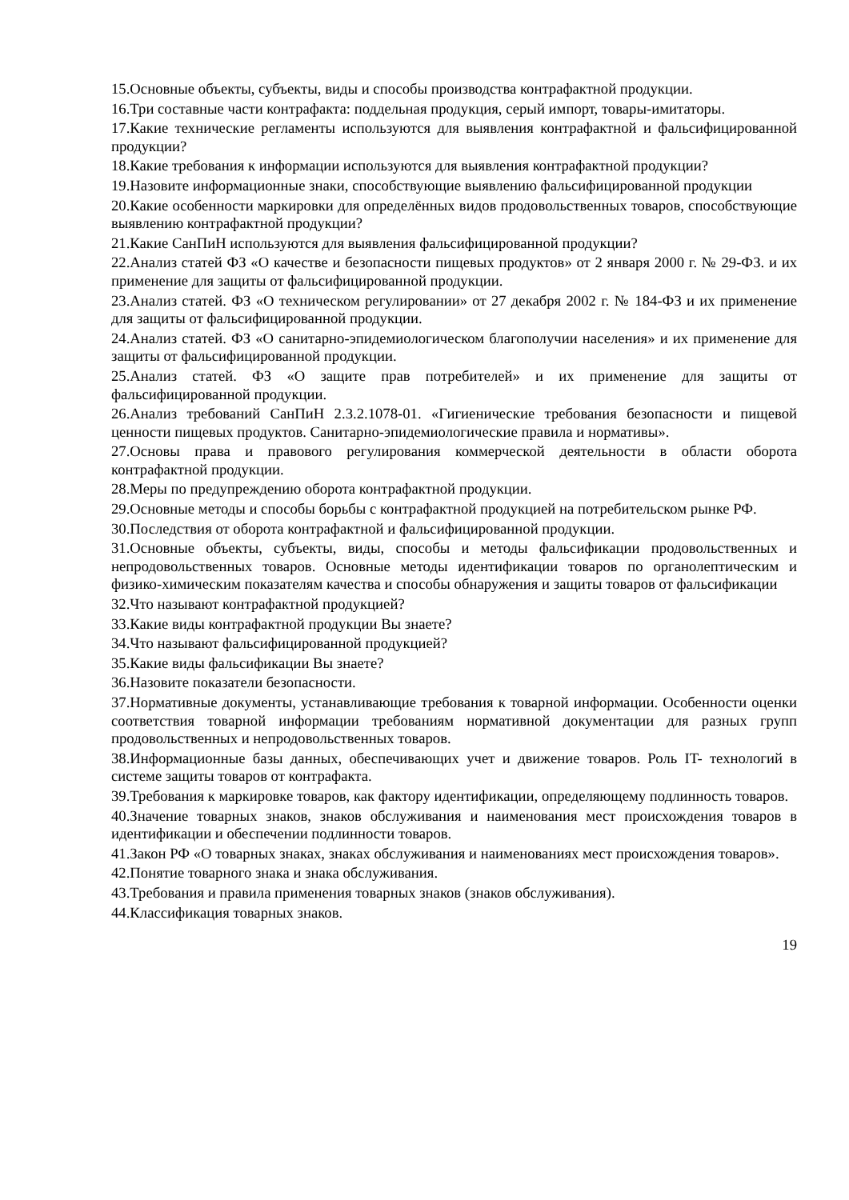15.Основные объекты, субъекты, виды и способы производства контрафактной продукции.
16.Три составные части контрафакта: поддельная продукция, серый импорт, товары-имитаторы.
17.Какие технические регламенты используются для выявления контрафактной и фальсифицированной продукции?
18.Какие требования к информации используются для выявления контрафактной продукции?
19.Назовите информационные знаки, способствующие выявлению фальсифицированной продукции
20.Какие особенности маркировки для определённых видов продовольственных товаров, способствующие выявлению контрафактной продукции?
21.Какие СанПиН используются для выявления фальсифицированной продукции?
22.Анализ статей ФЗ «О качестве и безопасности пищевых продуктов» от 2 января 2000 г. № 29-ФЗ. и их применение для защиты от фальсифицированной продукции.
23.Анализ статей. ФЗ «О техническом регулировании» от 27 декабря 2002 г. № 184-ФЗ и их применение для защиты от фальсифицированной продукции.
24.Анализ статей. ФЗ «О санитарно-эпидемиологическом благополучии населения» и их применение для защиты от фальсифицированной продукции.
25.Анализ статей. ФЗ «О защите прав потребителей» и их применение для защиты от фальсифицированной продукции.
26.Анализ требований СанПиН 2.3.2.1078-01. «Гигиенические требования безопасности и пищевой ценности пищевых продуктов. Санитарно-эпидемиологические правила и нормативы».
27.Основы права и правового регулирования коммерческой деятельности в области оборота контрафактной продукции.
28.Меры по предупреждению оборота контрафактной продукции.
29.Основные методы и способы борьбы с контрафактной продукцией на потребительском рынке РФ.
30.Последствия от оборота контрафактной и фальсифицированной продукции.
31.Основные объекты, субъекты, виды, способы и методы фальсификации продовольственных и непродовольственных товаров. Основные методы идентификации товаров по органолептическим и физико-химическим показателям качества и способы обнаружения и защиты товаров от фальсификации
32.Что называют контрафактной продукцией?
33.Какие виды контрафактной продукции Вы знаете?
34.Что называют фальсифицированной продукцией?
35.Какие виды фальсификации Вы знаете?
36.Назовите показатели безопасности.
37.Нормативные документы, устанавливающие требования к товарной информации. Особенности оценки соответствия товарной информации требованиям нормативной документации для разных групп продовольственных и непродовольственных товаров.
38.Информационные базы данных, обеспечивающих учет и движение товаров. Роль IT- технологий в системе защиты товаров от контрафакта.
39.Требования к маркировке товаров, как фактору идентификации, определяющему подлинность товаров.
40.Значение товарных знаков, знаков обслуживания и наименования мест происхождения товаров в идентификации и обеспечении подлинности товаров.
41.Закон РФ «О товарных знаках, знаках обслуживания и наименованиях мест происхождения товаров».
42.Понятие товарного знака и знака обслуживания.
43.Требования и правила применения товарных знаков (знаков обслуживания).
44.Классификация товарных знаков.
19